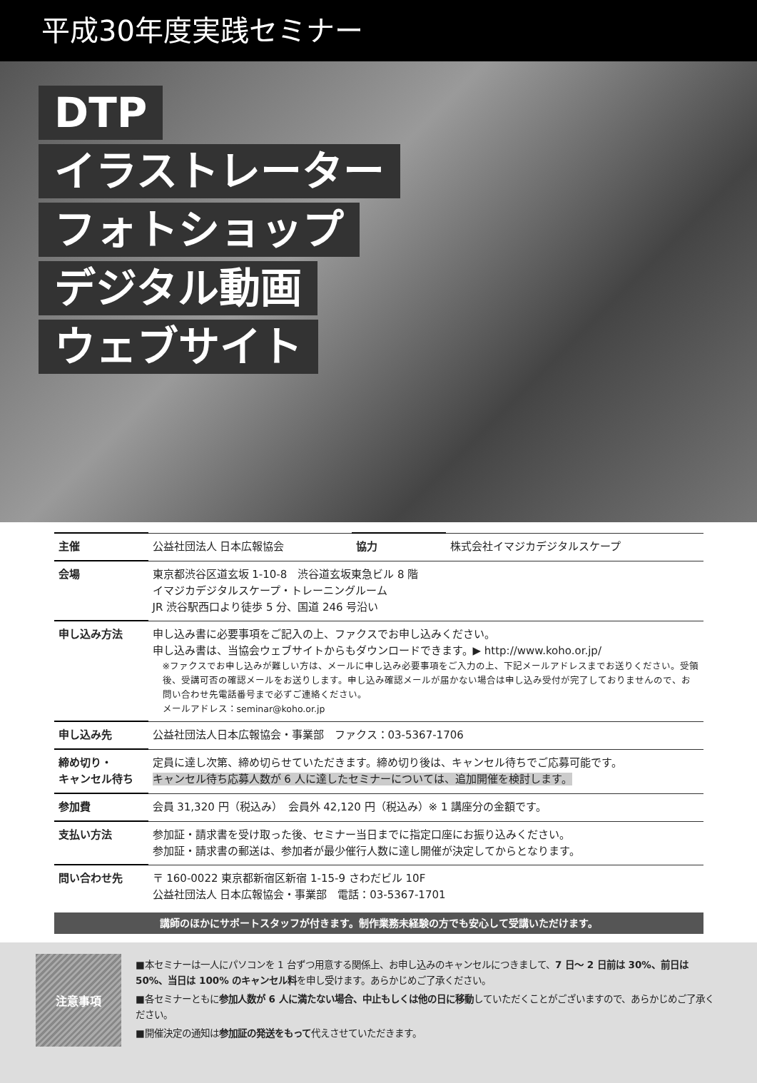平成30年度実践セミナー
DTP
イラストレーター
フォトショップ
デジタル動画
ウェブサイト
| 主催 | 公益社団法人 日本広報協会 | 協力 | 株式会社イマジカデジタルスケープ |
| 会場 | 東京都渋谷区道玄坂 1-10-8 渋谷道玄坂東急ビル 8 階 イマジカデジタルスケープ・トレーニングルーム JR 渋谷駅西口より徒歩 5 分、国道 246 号沿い | | |
| 申し込み方法 | 申し込み書に必要事項をご記入の上、ファクスでお申し込みください。 申し込み書は、当協会ウェブサイトからもダウンロードできます。▶ http://www.koho.or.jp/ ※ファクスでお申し込みが難しい方は、メールに申し込み必要事項をご入力の上、下記メールアドレスまでお送りください。受領後、受講可否の確認メールをお送りします。申し込み確認メールが届かない場合は申し込み受付が完了しておりませんので、お問い合わせ先電話番号まで必ずご連絡ください。 メールアドレス：seminar@koho.or.jp | | |
| 申し込み先 | 公益社団法人日本広報協会・事業部 ファクス：03-5367-1706 | | |
| 締め切り・ キャンセル待ち | 定員に達し次第、締め切らせていただきます。締め切り後は、キャンセル待ちでご応募可能です。 キャンセル待ち応募人数が 6 人に達したセミナーについては、追加開催を検討します。 | | |
| 参加費 | 会員 31,320 円（税込み） 会員外 42,120 円（税込み）※ 1 講座分の金額です。 | | |
| 支払い方法 | 参加証・請求書を受け取った後、セミナー当日までに指定口座にお振り込みください。 参加証・請求書の郵送は、参加者が最少催行人数に達し開催が決定してからとなります。 | | |
| 問い合わせ先 | 〒 160-0022 東京都新宿区新宿 1-15-9 さわだビル 10F 公益社団法人 日本広報協会・事業部 電話：03-5367-1701 | | |
講師のほかにサポートスタッフが付きます。制作業務未経験の方でも安心して受講いただけます。
注意事項
■本セミナーは一人にパソコンを 1 台ずつ用意する関係上、お申し込みのキャンセルにつきまして、7 日～ 2 日前は 30%、前日は 50%、当日は 100% のキャンセル料を申し受けます。あらかじめご了承ください。
■各セミナーともに参加人数が 6 人に満たない場合、中止もしくは他の日に移動していただくことがございますので、あらかじめご了承ください。
■開催決定の通知は参加証の発送をもって代えさせていただきます。